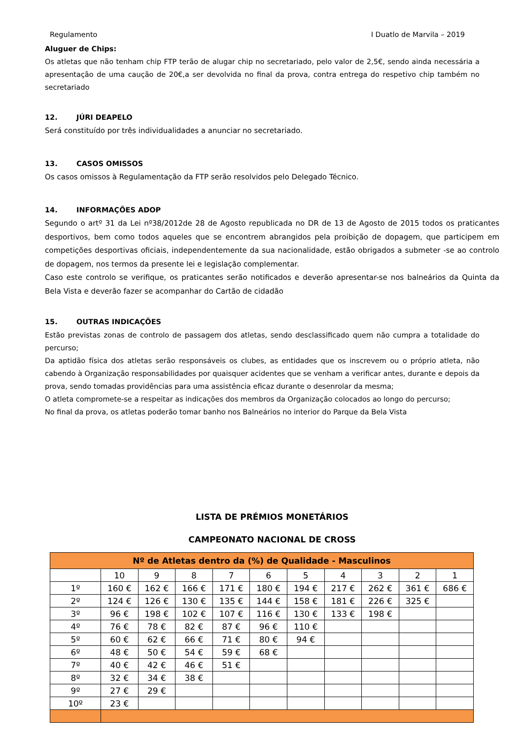Regulamento I Duatlo de Marvila – 2019
Aluguer de Chips:
Os atletas que não tenham chip FTP terão de alugar chip no secretariado, pelo valor de 2,5€, sendo ainda necessária a apresentação de uma caução de 20€,a ser devolvida no final da prova, contra entrega do respetivo chip também no secretariado
12. JÚRI DEAPELO
Será constituído por três individualidades a anunciar no secretariado.
13. CASOS OMISSOS
Os casos omissos à Regulamentação da FTP serão resolvidos pelo Delegado Técnico.
14. INFORMAÇÕES ADOP
Segundo o artº 31 da Lei nº38/2012de 28 de Agosto republicada no DR de 13 de Agosto de 2015 todos os praticantes desportivos, bem como todos aqueles que se encontrem abrangidos pela proibição de dopagem, que participem em competições desportivas oficiais, independentemente da sua nacionalidade, estão obrigados a submeter -se ao controlo de dopagem, nos termos da presente lei e legislação complementar.
Caso este controlo se verifique, os praticantes serão notificados e deverão apresentar-se nos balneários da Quinta da Bela Vista e deverão fazer se acompanhar do Cartão de cidadão
15. OUTRAS INDICAÇÕES
Estão previstas zonas de controlo de passagem dos atletas, sendo desclassificado quem não cumpra a totalidade do percurso;
Da aptidão física dos atletas serão responsáveis os clubes, as entidades que os inscrevem ou o próprio atleta, não cabendo à Organização responsabilidades por quaisquer acidentes que se venham a verificar antes, durante e depois da prova, sendo tomadas providências para uma assistência eficaz durante o desenrolar da mesma;
O atleta compromete-se a respeitar as indicações dos membros da Organização colocados ao longo do percurso;
No final da prova, os atletas poderão tomar banho nos Balneários no interior do Parque da Bela Vista
LISTA DE PRÉMIOS MONETÁRIOS
CAMPEONATO NACIONAL DE CROSS
| Nº de Atletas dentro da (%) de Qualidade - Masculinos | | | | | | | | | | |
| | 10 | 9 | 8 | 7 | 6 | 5 | 4 | 3 | 2 | 1 |
| 1º | 160 € | 162 € | 166 € | 171 € | 180 € | 194 € | 217 € | 262 € | 361 € | 686 € |
| 2º | 124 € | 126 € | 130 € | 135 € | 144 € | 158 € | 181 € | 226 € | 325 € | |
| 3º | 96 € | 198 € | 102 € | 107 € | 116 € | 130 € | 133 € | 198 € | | |
| 4º | 76 € | 78 € | 82 € | 87 € | 96 € | 110 € | | | | |
| 5º | 60 € | 62 € | 66 € | 71 € | 80 € | 94 € | | | | |
| 6º | 48 € | 50 € | 54 € | 59 € | 68 € | | | | | |
| 7º | 40 € | 42 € | 46 € | 51 € | | | | | | |
| 8º | 32 € | 34 € | 38 € | | | | | | | |
| 9º | 27 € | 29 € | | | | | | | | |
| 10º | 23 € | | | | | | | | | |